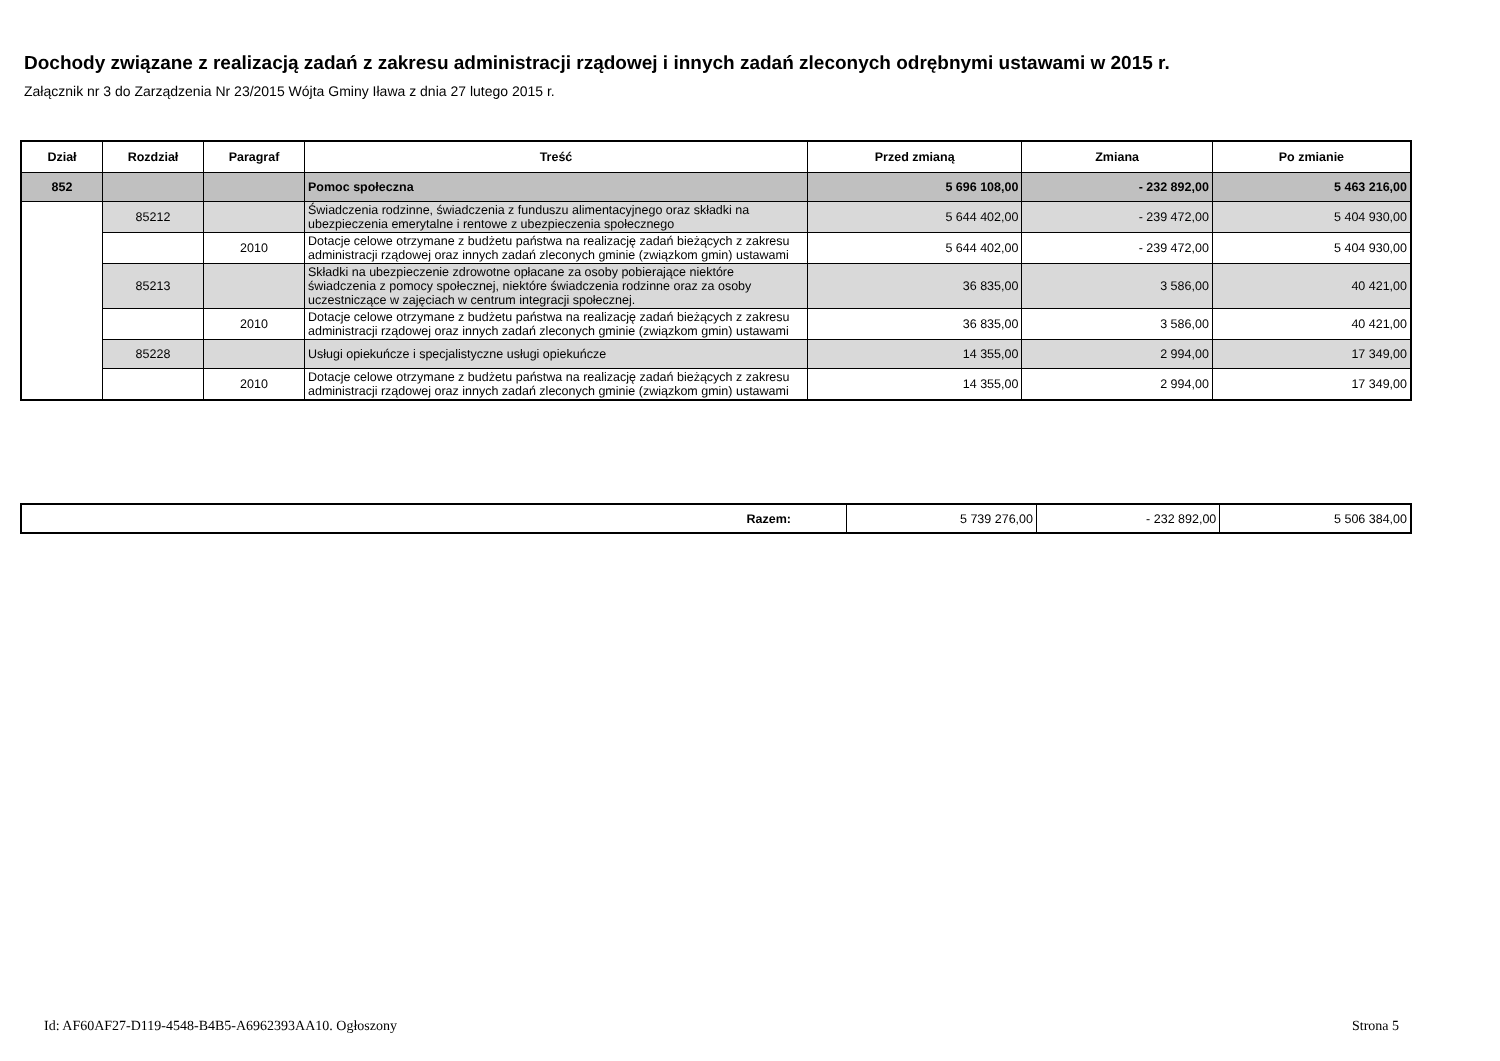Dochody związane z realizacją zadań z zakresu administracji rządowej i innych zadań zleconych odrębnymi ustawami w 2015 r.
Załącznik nr 3 do Zarządzenia Nr 23/2015 Wójta Gminy Iława z dnia 27 lutego 2015 r.
| Dział | Rozdział | Paragraf | Treść | Przed zmianą | Zmiana | Po zmianie |
| --- | --- | --- | --- | --- | --- | --- |
| 852 | | | Pomoc społeczna | 5 696 108,00 | - 232 892,00 | 5 463 216,00 |
| | 85212 | | Świadczenia rodzinne, świadczenia z funduszu alimentacyjnego oraz składki na ubezpieczenia emerytalne i rentowe z ubezpieczenia społecznego | 5 644 402,00 | - 239 472,00 | 5 404 930,00 |
| | | 2010 | Dotacje celowe otrzymane z budżetu państwa na realizację zadań bieżących z zakresu administracji rządowej oraz innych zadań zleconych gminie (związkom gmin) ustawami | 5 644 402,00 | - 239 472,00 | 5 404 930,00 |
| | 85213 | | Składki na ubezpieczenie zdrowotne opłacane za osoby pobierające niektóre świadczenia z pomocy społecznej, niektóre świadczenia rodzinne oraz za osoby uczestniczące w zajęciach w centrum integracji społecznej. | 36 835,00 | 3 586,00 | 40 421,00 |
| | | 2010 | Dotacje celowe otrzymane z budżetu państwa na realizację zadań bieżących z zakresu administracji rządowej oraz innych zadań zleconych gminie (związkom gmin) ustawami | 36 835,00 | 3 586,00 | 40 421,00 |
| | 85228 | | Usługi opiekuńcze i specjalistyczne usługi opiekuńcze | 14 355,00 | 2 994,00 | 17 349,00 |
| | | 2010 | Dotacje celowe otrzymane z budżetu państwa na realizację zadań bieżących z zakresu administracji rządowej oraz innych zadań zleconych gminie (związkom gmin) ustawami | 14 355,00 | 2 994,00 | 17 349,00 |
| Razem: | 5 739 276,00 | - 232 892,00 | 5 506 384,00 |
Id: AF60AF27-D119-4548-B4B5-A6962393AA10. Ogłoszony
Strona 5